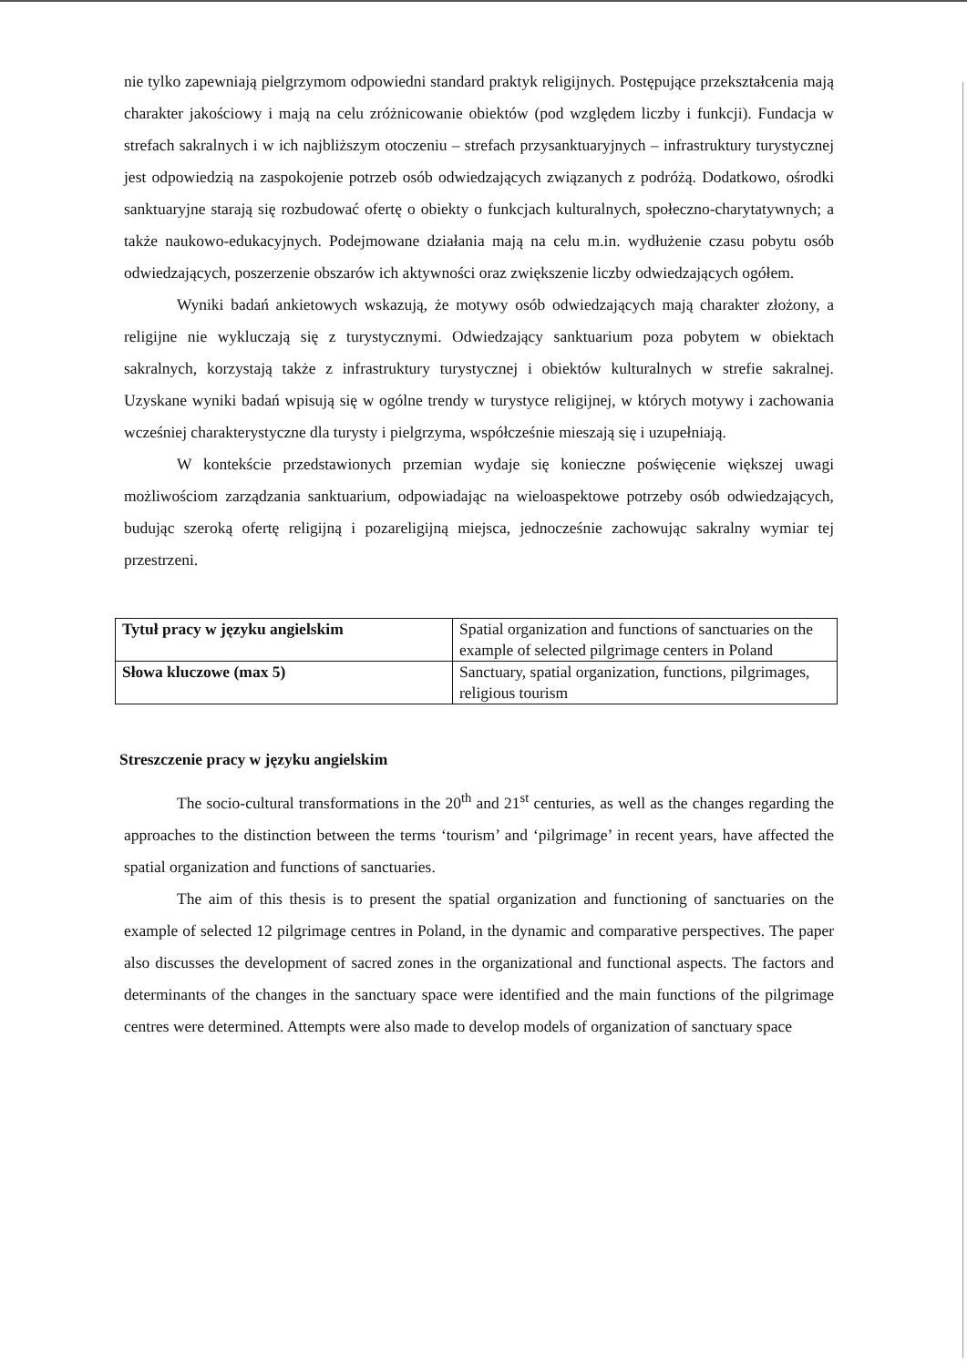nie tylko zapewniają pielgrzymom odpowiedni standard praktyk religijnych. Postępujące przekształcenia mają charakter jakościowy i mają na celu zróżnicowanie obiektów (pod względem liczby i funkcji). Fundacja w strefach sakralnych i w ich najbliższym otoczeniu – strefach przysanktuaryjnych – infrastruktury turystycznej jest odpowiedzią na zaspokojenie potrzeb osób odwiedzających związanych z podróżą. Dodatkowo, ośrodki sanktuaryjne starają się rozbudować ofertę o obiekty o funkcjach kulturalnych, społeczno-charytatywnych; a także naukowo-edukacyjnych. Podejmowane działania mają na celu m.in. wydłużenie czasu pobytu osób odwiedzających, poszerzenie obszarów ich aktywności oraz zwiększenie liczby odwiedzających ogółem.
Wyniki badań ankietowych wskazują, że motywy osób odwiedzających mają charakter złożony, a religijne nie wykluczają się z turystycznymi. Odwiedzający sanktuarium poza pobytem w obiektach sakralnych, korzystają także z infrastruktury turystycznej i obiektów kulturalnych w strefie sakralnej. Uzyskane wyniki badań wpisują się w ogólne trendy w turystyce religijnej, w których motywy i zachowania wcześniej charakterystyczne dla turysty i pielgrzyma, współcześnie mieszają się i uzupełniają.
W kontekście przedstawionych przemian wydaje się konieczne poświęcenie większej uwagi możliwościom zarządzania sanktuarium, odpowiadając na wieloaspektowe potrzeby osób odwiedzających, budując szeroką ofertę religijną i pozareligijną miejsca, jednocześnie zachowując sakralny wymiar tej przestrzeni.
| Tytuł pracy w języku angielskim | Spatial organization and functions of sanctuaries on the example of selected pilgrimage centers in Poland |
| Słowa kluczowe (max 5) | Sanctuary, spatial organization, functions, pilgrimages, religious tourism |
Streszczenie pracy w języku angielskim
The socio-cultural transformations in the 20<sup>th</sup> and 21<sup>st</sup> centuries, as well as the changes regarding the approaches to the distinction between the terms ‘tourism’ and ‘pilgrimage’ in recent years, have affected the spatial organization and functions of sanctuaries.
The aim of this thesis is to present the spatial organization and functioning of sanctuaries on the example of selected 12 pilgrimage centres in Poland, in the dynamic and comparative perspectives. The paper also discusses the development of sacred zones in the organizational and functional aspects. The factors and determinants of the changes in the sanctuary space were identified and the main functions of the pilgrimage centres were determined. Attempts were also made to develop models of organization of sanctuary space